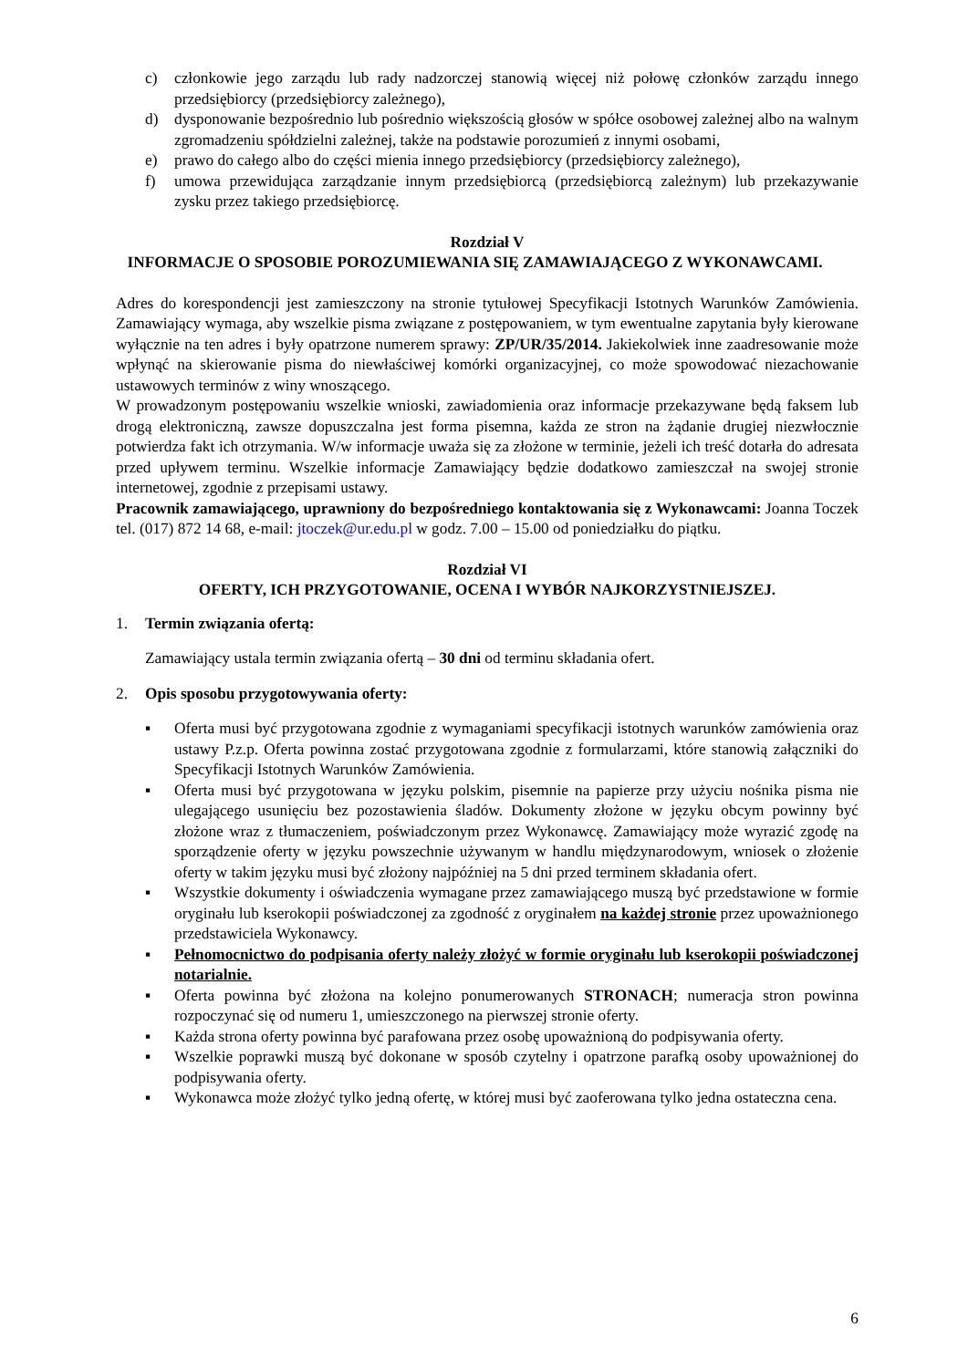c) członkowie jego zarządu lub rady nadzorczej stanowią więcej niż połowę członków zarządu innego przedsiębiorcy (przedsiębiorcy zależnego),
d) dysponowanie bezpośrednio lub pośrednio większością głosów w spółce osobowej zależnej albo na walnym zgromadzeniu spółdzielni zależnej, także na podstawie porozumień z innymi osobami,
e) prawo do całego albo do części mienia innego przedsiębiorcy (przedsiębiorcy zależnego),
f) umowa przewidująca zarządzanie innym przedsiębiorcą (przedsiębiorcą zależnym) lub przekazywanie zysku przez takiego przedsiębiorcę.
Rozdział V
INFORMACJE O SPOSOBIE POROZUMIEWANIA SIĘ ZAMAWIAJĄCEGO Z WYKONAWCAMI.
Adres do korespondencji jest zamieszczony na stronie tytułowej Specyfikacji Istotnych Warunków Zamówienia. Zamawiający wymaga, aby wszelkie pisma związane z postępowaniem, w tym ewentualne zapytania były kierowane wyłącznie na ten adres i były opatrzone numerem sprawy: ZP/UR/35/2014. Jakiekolwiek inne zaadresowanie może wpłynąć na skierowanie pisma do niewłaściwej komórki organizacyjnej, co może spowodować niezachowanie ustawowych terminów z winy wnoszącego.
W prowadzonym postępowaniu wszelkie wnioski, zawiadomienia oraz informacje przekazywane będą faksem lub drogą elektroniczną, zawsze dopuszczalna jest forma pisemna, każda ze stron na żądanie drugiej niezwłocznie potwierdza fakt ich otrzymania. W/w informacje uważa się za złożone w terminie, jeżeli ich treść dotarła do adresata przed upływem terminu. Wszelkie informacje Zamawiający będzie dodatkowo zamieszczał na swojej stronie internetowej, zgodnie z przepisami ustawy.
Pracownik zamawiającego, uprawniony do bezpośredniego kontaktowania się z Wykonawcami: Joanna Toczek tel. (017) 872 14 68, e-mail: jtoczek@ur.edu.pl w godz. 7.00 – 15.00 od poniedziałku do piątku.
Rozdział VI
OFERTY, ICH PRZYGOTOWANIE, OCENA I WYBÓR NAJKORZYSTNIEJSZEJ.
1. Termin związania ofertą:
Zamawiający ustala termin związania ofertą – 30 dni od terminu składania ofert.
2. Opis sposobu przygotowywania oferty:
▪ Oferta musi być przygotowana zgodnie z wymaganiami specyfikacji istotnych warunków zamówienia oraz ustawy P.z.p. Oferta powinna zostać przygotowana zgodnie z formularzami, które stanowią załączniki do Specyfikacji Istotnych Warunków Zamówienia.
▪ Oferta musi być przygotowana w języku polskim, pisemnie na papierze przy użyciu nośnika pisma nie ulegającego usunięciu bez pozostawienia śladów. Dokumenty złożone w języku obcym powinny być złożone wraz z tłumaczeniem, poświadczonym przez Wykonawcę. Zamawiający może wyrazić zgodę na sporządzenie oferty w języku powszechnie używanym w handlu międzynarodowym, wniosek o złożenie oferty w takim języku musi być złożony najpóźniej na 5 dni przed terminem składania ofert.
▪ Wszystkie dokumenty i oświadczenia wymagane przez zamawiającego muszą być przedstawione w formie oryginału lub kserokopii poświadczonej za zgodność z oryginałem na każdej stronie przez upoważnionego przedstawiciela Wykonawcy.
▪ Pełnomocnictwo do podpisania oferty należy złożyć w formie oryginału lub kserokopii poświadczonej notarialnie.
▪ Oferta powinna być złożona na kolejno ponumerowanych STRONACH; numeracja stron powinna rozpoczynać się od numeru 1, umieszczonego na pierwszej stronie oferty.
▪ Każda strona oferty powinna być parafowana przez osobę upoważnioną do podpisywania oferty.
▪ Wszelkie poprawki muszą być dokonane w sposób czytelny i opatrzone parafką osoby upoważnionej do podpisywania oferty.
▪ Wykonawca może złożyć tylko jedną ofertę, w której musi być zaoferowana tylko jedna ostateczna cena.
6